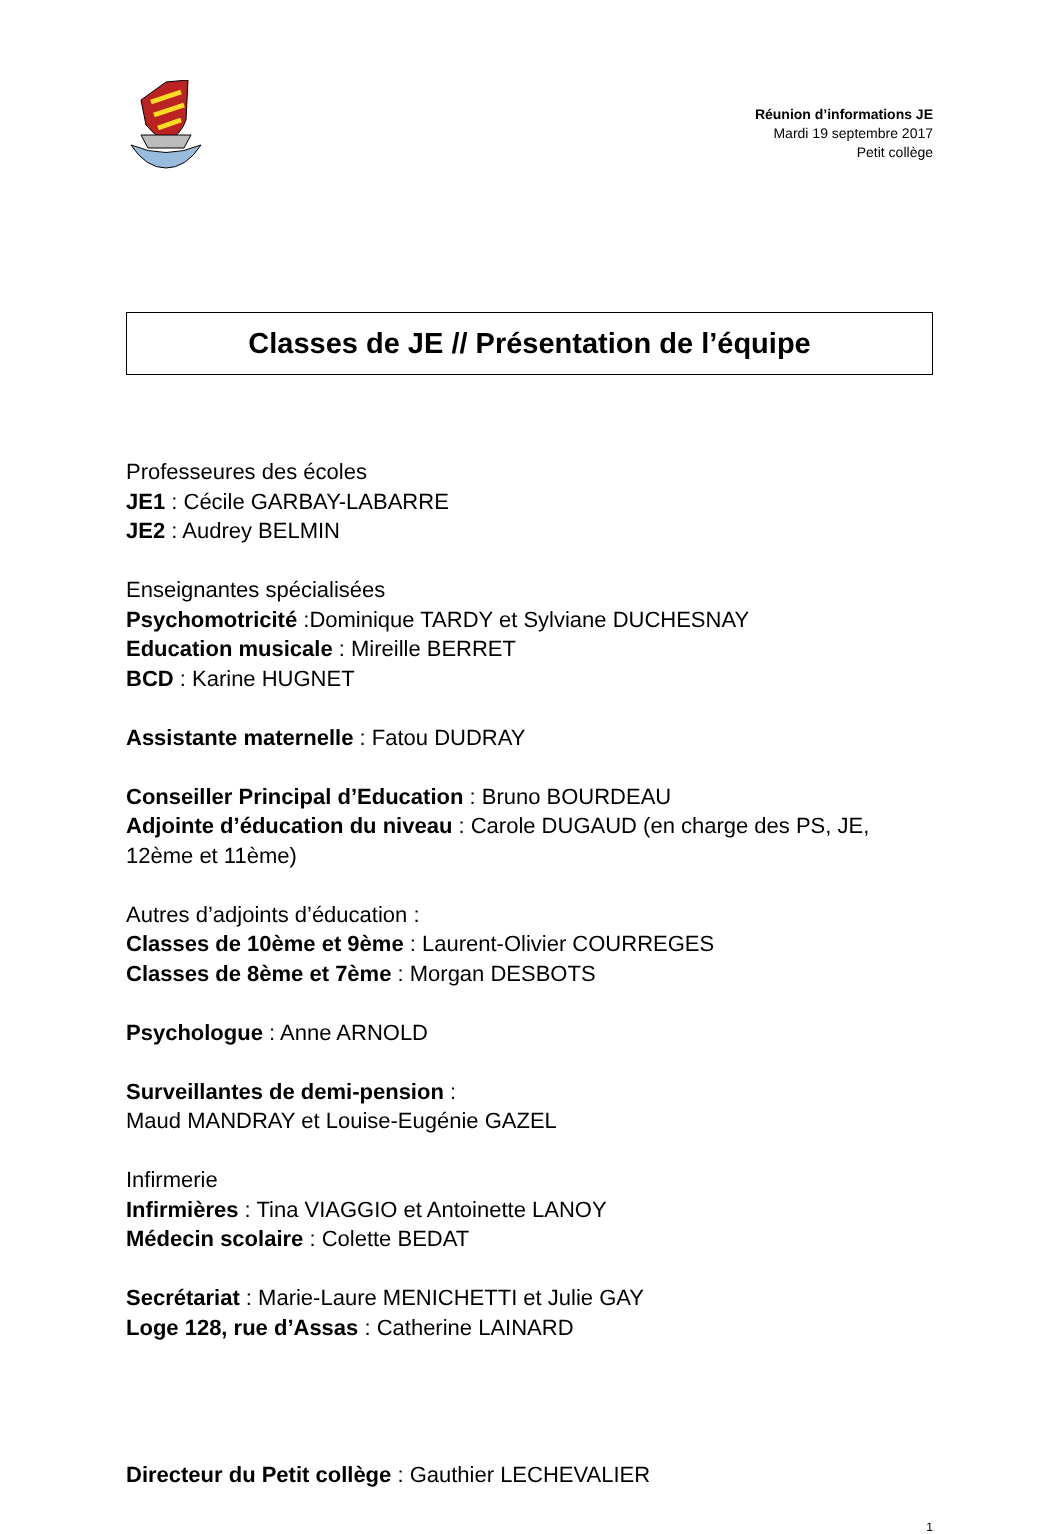Réunion d’informations JE
Mardi 19 septembre 2017
Petit collège
Classes de JE // Présentation de l’équipe
Professeures des écoles
JE1 : Cécile GARBAY-LABARRE
JE2 : Audrey BELMIN
Enseignantes spécialisées
Psychomotricité :Dominique TARDY et Sylviane DUCHESNAY
Education musicale : Mireille BERRET
BCD : Karine HUGNET
Assistante maternelle : Fatou DUDRAY
Conseiller Principal d’Education : Bruno BOURDEAU
Adjointe d’éducation du niveau : Carole DUGAUD (en charge des PS, JE, 12ème et 11ème)
Autres d’adjoints d’éducation :
Classes de 10ème et 9ème : Laurent-Olivier COURREGES
Classes de 8ème et 7ème : Morgan DESBOTS
Psychologue : Anne ARNOLD
Surveillantes de demi-pension :
Maud MANDRAY et Louise-Eugénie GAZEL
Infirmerie
Infirmières : Tina VIAGGIO et Antoinette LANOY
Médecin scolaire : Colette BEDAT
Secrétariat : Marie-Laure MENICHETTI et Julie GAY
Loge 128, rue d’Assas : Catherine LAINARD
Directeur du Petit collège : Gauthier LECHEVALIER
1